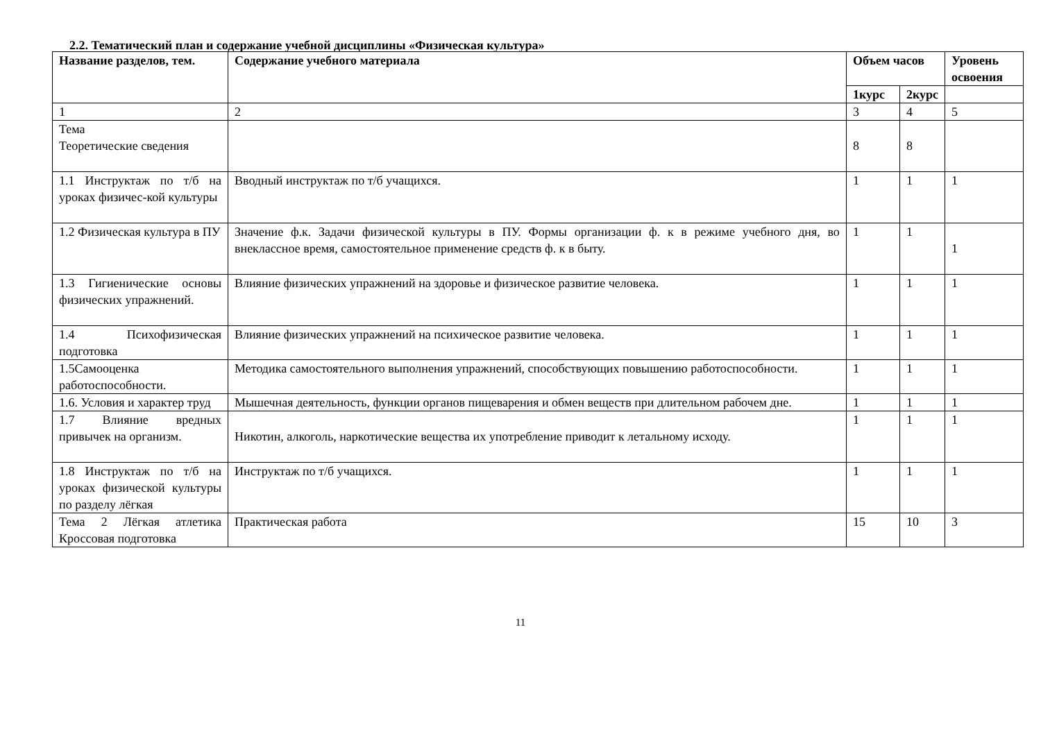2.2. Тематический план и содержание учебной дисциплины «Физическая культура»
| Название разделов, тем. | Содержание учебного материала | Объем часов | | Уровень освоения |
| --- | --- | --- | --- | --- |
| | | 1курс | 2курс | |
| 1 | 2 | 3 | 4 | 5 |
| Тема Теоретические сведения | | 8 | 8 | |
| 1.1 Инструктаж по т/б на уроках физичес-кой культуры | Вводный инструктаж по т/б учащихся. | 1 | 1 | 1 |
| 1.2 Физическая культура в ПУ | Значение ф.к. Задачи физической культуры в ПУ. Формы организации ф. к в режиме учебного дня, во внеклассное время, самостоятельное применение средств ф. к в быту. | 1 | 1 | 1 |
| 1.3 Гигиенические основы физических упражнений. | Влияние физических упражнений на здоровье и физическое развитие человека. | 1 | 1 | 1 |
| 1.4 Психофизическая подготовка | Влияние физических упражнений на психическое развитие человека. | 1 | 1 | 1 |
| 1.5Самооценка работоспособности. | Методика самостоятельного выполнения упражнений, способствующих повышению работоспособности. | 1 | 1 | 1 |
| 1.6. Условия и характер труд | Мышечная деятельность, функции органов пищеварения и обмен веществ при длительном рабочем дне. | 1 | 1 | 1 |
| 1.7 Влияние вредных привычек на организм. | Никотин, алкоголь, наркотические вещества их употребление приводит к летальному исходу. | 1 | 1 | 1 |
| 1.8 Инструктаж по т/б на уроках физической культуры по разделу лёгкая | Инструктаж по т/б учащихся. | 1 | 1 | 1 |
| Тема 2 Лёгкая атлетика Кроссовая подготовка | Практическая работа | 15 | 10 | 3 |
11